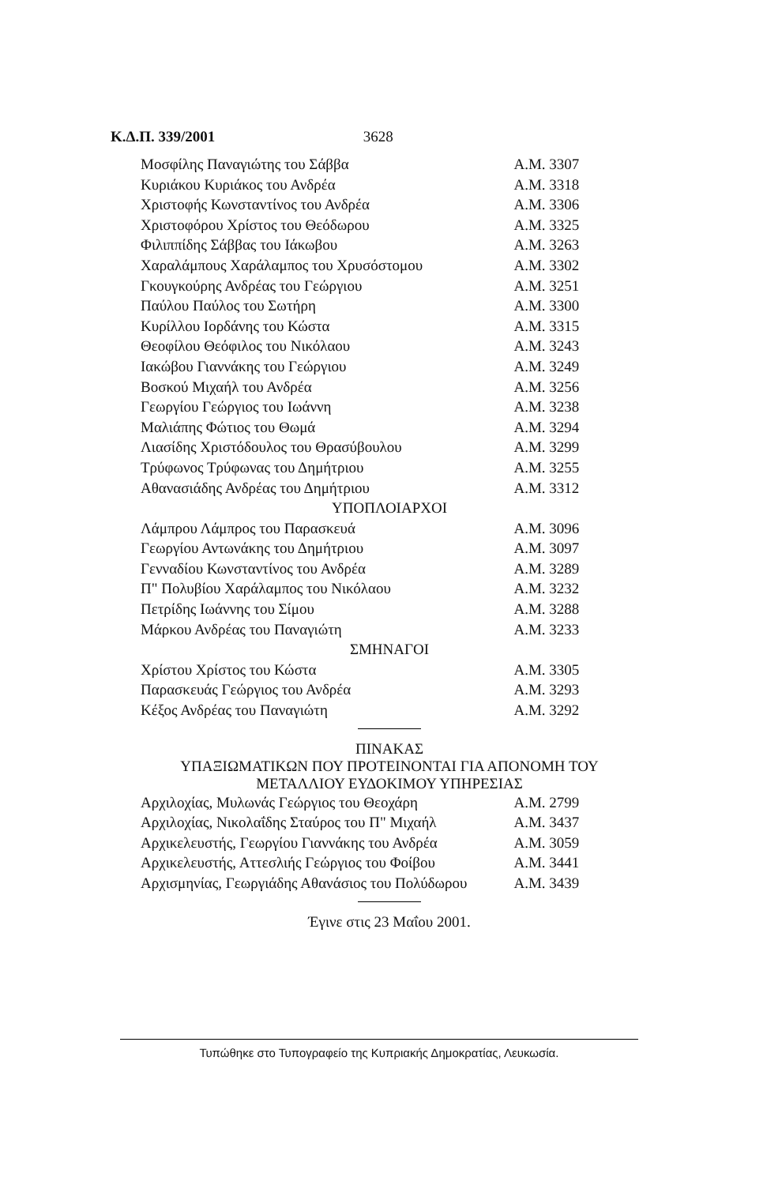Κ.Δ.Π. 339/2001 3628
| Μοσφίλης Παναγιώτης του Σάββα | Α.Μ. 3307 |
| Κυριάκου Κυριάκος του Ανδρέα | Α.Μ. 3318 |
| Χριστοφής Κωνσταντίνος του Ανδρέα | Α.Μ. 3306 |
| Χριστοφόρου Χρίστος του Θεόδωρου | Α.Μ. 3325 |
| Φιλιππίδης Σάββας του Ιάκωβου | Α.Μ. 3263 |
| Χαραλάμπους Χαράλαμπος του Χρυσόστομου | Α.Μ. 3302 |
| Γκουγκούρης Ανδρέας του Γεώργιου | Α.Μ. 3251 |
| Παύλου Παύλος του Σωτήρη | Α.Μ. 3300 |
| Κυρίλλου Ιορδάνης του Κώστα | Α.Μ. 3315 |
| Θεοφίλου Θεόφιλος του Νικόλαου | Α.Μ. 3243 |
| Ιακώβου Γιαννάκης του Γεώργιου | Α.Μ. 3249 |
| Βοσκού Μιχαήλ του Ανδρέα | Α.Μ. 3256 |
| Γεωργίου Γεώργιος του Ιωάννη | Α.Μ. 3238 |
| Μαλιάπης Φώτιος του Θωμά | Α.Μ. 3294 |
| Λιασίδης Χριστόδουλος του Θρασύβουλου | Α.Μ. 3299 |
| Τρύφωνος Τρύφωνας του Δημήτριου | Α.Μ. 3255 |
| Αθανασιάδης Ανδρέας του Δημήτριου | Α.Μ. 3312 |
| ΥΠΟΠΛΟΙΑΡΧΟΙ | |
| Λάμπρου Λάμπρος του Παρασκευά | Α.Μ. 3096 |
| Γεωργίου Αντωνάκης του Δημήτριου | Α.Μ. 3097 |
| Γενναδίου Κωνσταντίνος του Ανδρέα | Α.Μ. 3289 |
| Π" Πολυβίου Χαράλαμπος του Νικόλαου | Α.Μ. 3232 |
| Πετρίδης Ιωάννης του Σίμου | Α.Μ. 3288 |
| Μάρκου Ανδρέας του Παναγιώτη | Α.Μ. 3233 |
| ΣΜΗΝΑΓΟΙ | |
| Χρίστου Χρίστος του Κώστα | Α.Μ. 3305 |
| Παρασκευάς Γεώργιος του Ανδρέα | Α.Μ. 3293 |
| Κέξος Ανδρέας του Παναγιώτη | Α.Μ. 3292 |
ΠΙΝΑΚΑΣ
ΥΠΑΞΙΩΜΑΤΙΚΩΝ ΠΟΥ ΠΡΟΤΕΙΝΟΝΤΑΙ ΓΙΑ ΑΠΟΝΟΜΗ ΤΟΥ
ΜΕΤΑΛΛΙΟΥ ΕΥΔΟΚΙΜΟΥ ΥΠΗΡΕΣΙΑΣ
| Αρχιλοχίας, Μυλωνάς Γεώργιος του Θεοχάρη | Α.Μ. 2799 |
| Αρχιλοχίας, Νικολαΐδης Σταύρος του Π" Μιχαήλ | Α.Μ. 3437 |
| Αρχικελευστής, Γεωργίου Γιαννάκης του Ανδρέα | Α.Μ. 3059 |
| Αρχικελευστής, Αττεσλιής Γεώργιος του Φοίβου | Α.Μ. 3441 |
| Αρχισμηνίας, Γεωργιάδης Αθανάσιος του Πολύδωρου | Α.Μ. 3439 |
Έγινε στις 23 Μαΐου 2001.
Τυπώθηκε στο Τυπογραφείο της Κυπριακής Δημοκρατίας, Λευκωσία.